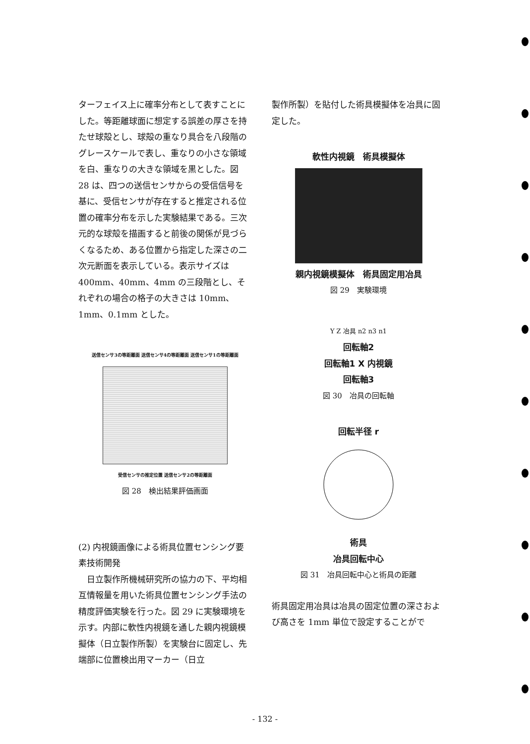ターフェイス上に確率分布として表すことにした。等距離球面に想定する誤差の厚さを持たせ球殻とし、球殻の重なり具合を八段階のグレースケールで表し、重なりの小さな領域を白、重なりの大きな領域を黒とした。図 28 は、四つの送信センサからの受信信号を基に、受信センサが存在すると推定される位置の確率分布を示した実験結果である。三次元的な球殻を描画すると前後の関係が見づらくなるため、ある位置から指定した深さの二次元断面を表示している。表示サイズは 400mm、40mm、4mm の三段階とし、それぞれの場合の格子の大きさは 10mm、1mm、0.1mm とした。
送信センサ3の等距離面 送信センサ4の等距離面 送信センサ1の等距離面
受信センサの推定位置 送信センサ2の等距離面
図 28　検出結果評価画面
(2) 内視鏡画像による術具位置センシング要素技術開発
　日立製作所機械研究所の協力の下、平均相互情報量を用いた術具位置センシング手法の精度評価実験を行った。図 29 に実験環境を示す。内部に軟性内視鏡を通した親内視鏡模擬体（日立製作所製）を実験台に固定し、先端部に位置検出用マーカー（日立
製作所製）を貼付した術具模擬体を冶具に固定した。
軟性内視鏡　術具模擬体
親内視鏡模擬体　術具固定用冶具
図 29　実験環境
Y Z 冶具 n2 n3 n1
回転軸2
回転軸1 X 内視鏡
回転軸3
図 30　冶具の回転軸
回転半径 r
術具
冶具回転中心
図 31　冶具回転中心と術具の距離
術具固定用冶具は冶具の固定位置の深さおよび高さを 1mm 単位で設定することがで
- 132 -